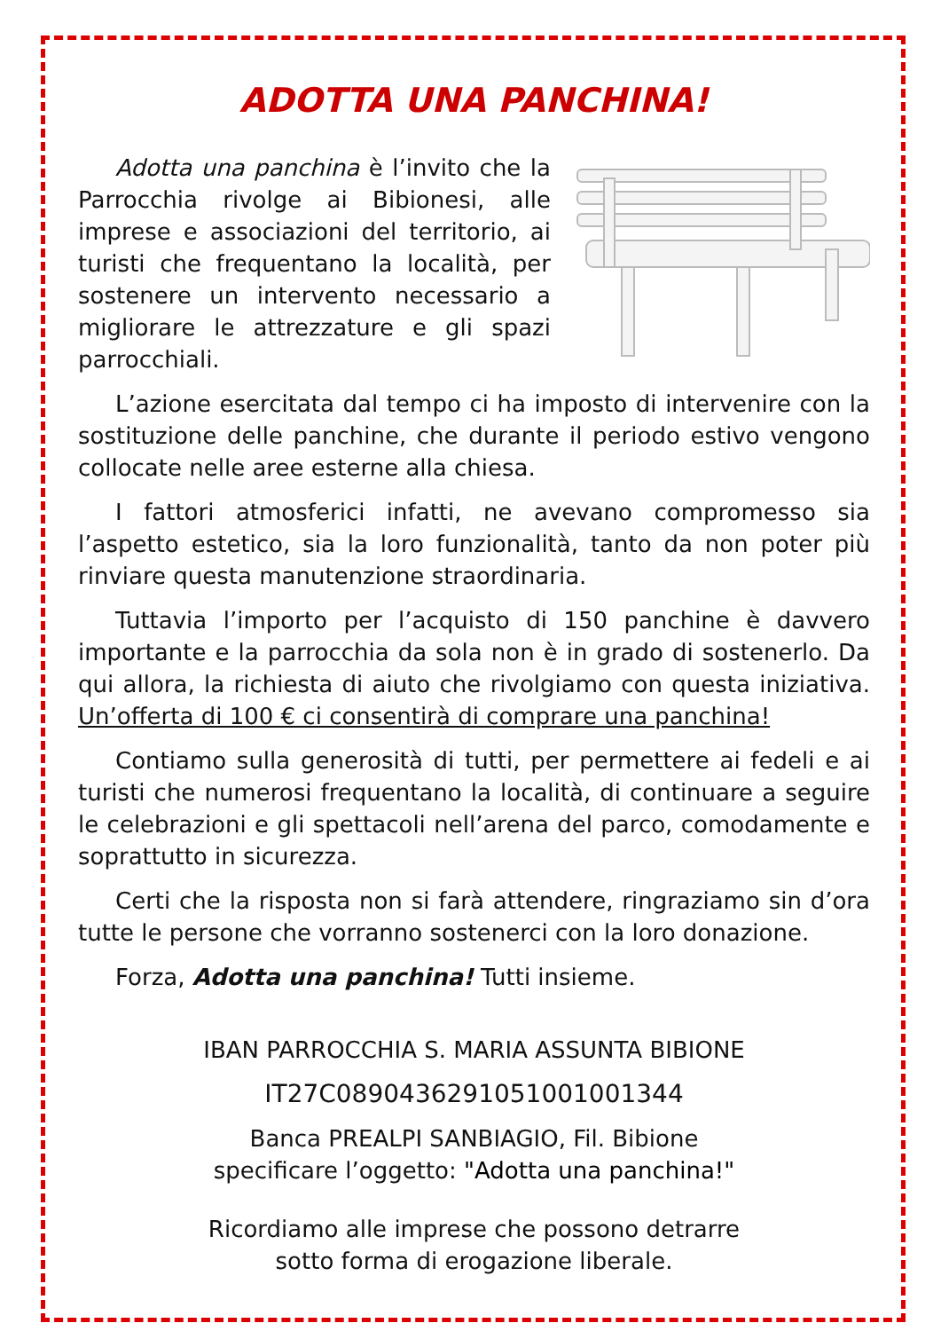ADOTTA UNA PANCHINA!
Adotta una panchina è l’invito che la Parrocchia rivolge ai Bibionesi, alle imprese e associazioni del territorio, ai turisti che frequentano la località, per sostenere un intervento necessario a migliorare le attrezzature e gli spazi parrocchiali.
L’azione esercitata dal tempo ci ha imposto di intervenire con la sostituzione delle panchine, che durante il periodo estivo vengono collocate nelle aree esterne alla chiesa.
I fattori atmosferici infatti, ne avevano compromesso sia l’aspetto estetico, sia la loro funzionalità, tanto da non poter più rinviare questa manutenzione straordinaria.
Tuttavia l’importo per l’acquisto di 150 panchine è davvero importante e la parrocchia da sola non è in grado di sostenerlo. Da qui allora, la richiesta di aiuto che rivolgiamo con questa iniziativa. Un’offerta di 100 € ci consentirà di comprare una panchina!
Contiamo sulla generosità di tutti, per permettere ai fedeli e ai turisti che numerosi frequentano la località, di continuare a seguire le celebrazioni e gli spettacoli nell’arena del parco, comodamente e soprattutto in sicurezza.
Certi che la risposta non si farà attendere, ringraziamo sin d’ora tutte le persone che vorranno sostenerci con la loro donazione.
Forza, Adotta una panchina! Tutti insieme.
IBAN PARROCCHIA S. MARIA ASSUNTA BIBIONE
IT27C0890436291051001001344
Banca PREALPI SANBIAGIO, Fil. Bibione
specificare l’oggetto: "Adotta una panchina!"
Ricordiamo alle imprese che possono detrarre
sotto forma di erogazione liberale.